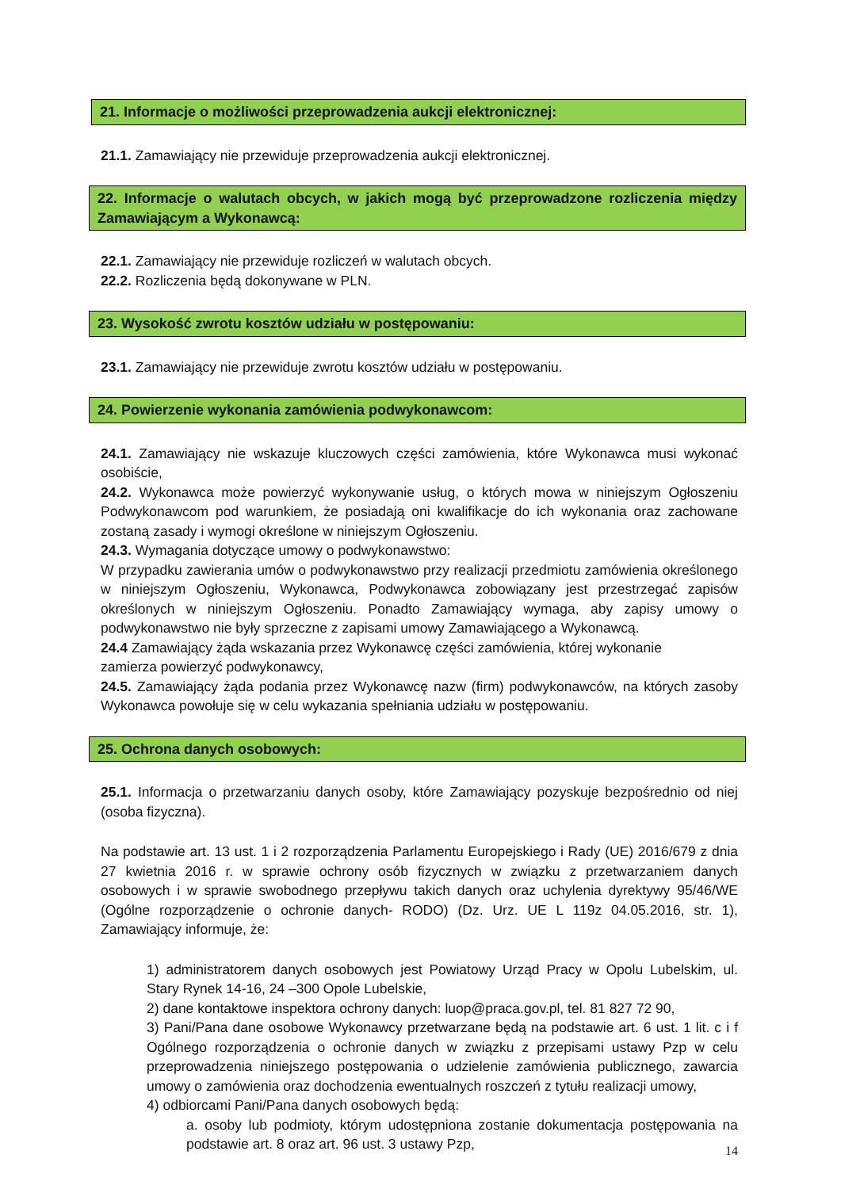21. Informacje o możliwości przeprowadzenia aukcji elektronicznej:
21.1. Zamawiający nie przewiduje przeprowadzenia aukcji elektronicznej.
22. Informacje o walutach obcych, w jakich mogą być przeprowadzone rozliczenia między Zamawiającym a Wykonawcą:
22.1. Zamawiający nie przewiduje rozliczeń w walutach obcych.
22.2. Rozliczenia będą dokonywane w PLN.
23. Wysokość zwrotu kosztów udziału w postępowaniu:
23.1. Zamawiający nie przewiduje zwrotu kosztów udziału w postępowaniu.
24. Powierzenie wykonania zamówienia podwykonawcom:
24.1. Zamawiający nie wskazuje kluczowych części zamówienia, które Wykonawca musi wykonać osobiście,
24.2. Wykonawca może powierzyć wykonywanie usług, o których mowa w niniejszym Ogłoszeniu Podwykonawcom pod warunkiem, że posiadają oni kwalifikacje do ich wykonania oraz zachowane zostaną zasady i wymogi określone w niniejszym Ogłoszeniu.
24.3. Wymagania dotyczące umowy o podwykonawstwo:
W przypadku zawierania umów o podwykonawstwo przy realizacji przedmiotu zamówienia określonego w niniejszym Ogłoszeniu, Wykonawca, Podwykonawca zobowiązany jest przestrzegać zapisów określonych w niniejszym Ogłoszeniu. Ponadto Zamawiający wymaga, aby zapisy umowy o podwykonawstwo nie były sprzeczne z zapisami umowy Zamawiającego a Wykonawcą.
24.4 Zamawiający żąda wskazania przez Wykonawcę części zamówienia, której wykonanie
zamierza powierzyć podwykonawcy,
24.5. Zamawiający żąda podania przez Wykonawcę nazw (firm) podwykonawców, na których zasoby Wykonawca powołuje się w celu wykazania spełniania udziału w postępowaniu.
25. Ochrona danych osobowych:
25.1. Informacja o przetwarzaniu danych osoby, które Zamawiający pozyskuje bezpośrednio od niej (osoba fizyczna).
Na podstawie art. 13 ust. 1 i 2 rozporządzenia Parlamentu Europejskiego i Rady (UE) 2016/679 z dnia 27 kwietnia 2016 r. w sprawie ochrony osób fizycznych w związku z przetwarzaniem danych osobowych i w sprawie swobodnego przepływu takich danych oraz uchylenia dyrektywy 95/46/WE (Ogólne rozporządzenie o ochronie danych- RODO) (Dz. Urz. UE L 119z 04.05.2016, str. 1), Zamawiający informuje, że:
1) administratorem danych osobowych jest Powiatowy Urząd Pracy w Opolu Lubelskim, ul. Stary Rynek 14-16, 24 –300 Opole Lubelskie,
2) dane kontaktowe inspektora ochrony danych: luop@praca.gov.pl, tel. 81 827 72 90,
3) Pani/Pana dane osobowe Wykonawcy przetwarzane będą na podstawie art. 6 ust. 1 lit. c i f Ogólnego rozporządzenia o ochronie danych w związku z przepisami ustawy Pzp w celu przeprowadzenia niniejszego postępowania o udzielenie zamówienia publicznego, zawarcia umowy o zamówienia oraz dochodzenia ewentualnych roszczeń z tytułu realizacji umowy,
4) odbiorcami Pani/Pana danych osobowych będą:
a. osoby lub podmioty, którym udostępniona zostanie dokumentacja postępowania na podstawie art. 8 oraz art. 96 ust. 3 ustawy Pzp,
14